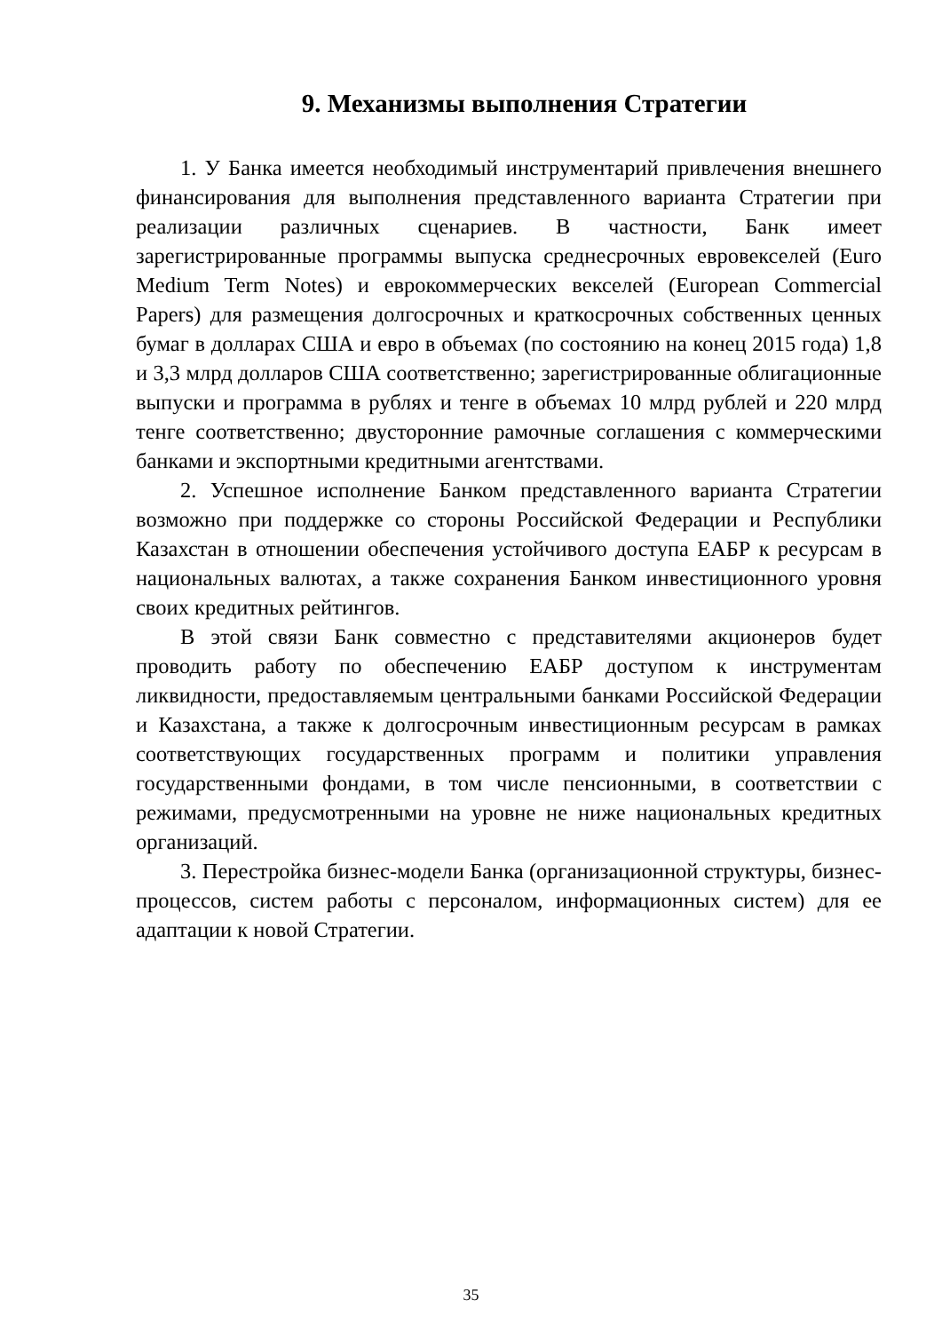9. Механизмы выполнения Стратегии
1. У Банка имеется необходимый инструментарий привлечения внешнего финансирования для выполнения представленного варианта Стратегии при реализации различных сценариев. В частности, Банк имеет зарегистрированные программы выпуска среднесрочных евровекселей (Euro Medium Term Notes) и еврокоммерческих векселей (European Commercial Papers) для размещения долгосрочных и краткосрочных собственных ценных бумаг в долларах США и евро в объемах (по состоянию на конец 2015 года) 1,8 и 3,3 млрд долларов США соответственно; зарегистрированные облигационные выпуски и программа в рублях и тенге в объемах 10 млрд рублей и 220 млрд тенге соответственно; двусторонние рамочные соглашения с коммерческими банками и экспортными кредитными агентствами.
2. Успешное исполнение Банком представленного варианта Стратегии возможно при поддержке со стороны Российской Федерации и Республики Казахстан в отношении обеспечения устойчивого доступа ЕАБР к ресурсам в национальных валютах, а также сохранения Банком инвестиционного уровня своих кредитных рейтингов.
В этой связи Банк совместно с представителями акционеров будет проводить работу по обеспечению ЕАБР доступом к инструментам ликвидности, предоставляемым центральными банками Российской Федерации и Казахстана, а также к долгосрочным инвестиционным ресурсам в рамках соответствующих государственных программ и политики управления государственными фондами, в том числе пенсионными, в соответствии с режимами, предусмотренными на уровне не ниже национальных кредитных организаций.
3. Перестройка бизнес-модели Банка (организационной структуры, бизнес-процессов, систем работы с персоналом, информационных систем) для ее адаптации к новой Стратегии.
35